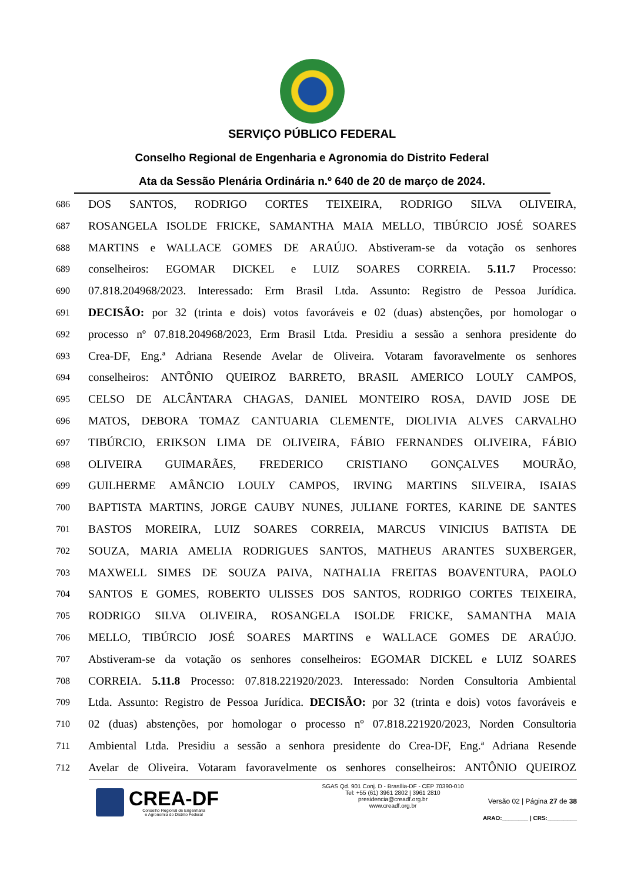SERVIÇO PÚBLICO FEDERAL
Conselho Regional de Engenharia e Agronomia do Distrito Federal
Ata da Sessão Plenária Ordinária n.º 640 de 20 de março de 2024.
686 DOS SANTOS, RODRIGO CORTES TEIXEIRA, RODRIGO SILVA OLIVEIRA,
687 ROSANGELA ISOLDE FRICKE, SAMANTHA MAIA MELLO, TIBÚRCIO JOSÉ SOARES
688 MARTINS e WALLACE GOMES DE ARAÚJO. Abstiveram-se da votação os senhores
689 conselheiros: EGOMAR DICKEL e LUIZ SOARES CORREIA. 5.11.7 Processo:
690 07.818.204968/2023. Interessado: Erm Brasil Ltda. Assunto: Registro de Pessoa Jurídica.
691 DECISÃO: por 32 (trinta e dois) votos favoráveis e 02 (duas) abstenções, por homologar o
692 processo nº 07.818.204968/2023, Erm Brasil Ltda. Presidiu a sessão a senhora presidente do
693 Crea-DF, Eng.ª Adriana Resende Avelar de Oliveira. Votaram favoravelmente os senhores
694 conselheiros: ANTÔNIO QUEIROZ BARRETO, BRASIL AMERICO LOULY CAMPOS,
695 CELSO DE ALCÂNTARA CHAGAS, DANIEL MONTEIRO ROSA, DAVID JOSE DE
696 MATOS, DEBORA TOMAZ CANTUARIA CLEMENTE, DIOLIVIA ALVES CARVALHO
697 TIBÚRCIO, ERIKSON LIMA DE OLIVEIRA, FÁBIO FERNANDES OLIVEIRA, FÁBIO
698 OLIVEIRA GUIMARÃES, FREDERICO CRISTIANO GONÇALVES MOURÃO,
699 GUILHERME AMÂNCIO LOULY CAMPOS, IRVING MARTINS SILVEIRA, ISAIAS
700 BAPTISTA MARTINS, JORGE CAUBY NUNES, JULIANE FORTES, KARINE DE SANTES
701 BASTOS MOREIRA, LUIZ SOARES CORREIA, MARCUS VINICIUS BATISTA DE
702 SOUZA, MARIA AMELIA RODRIGUES SANTOS, MATHEUS ARANTES SUXBERGER,
703 MAXWELL SIMES DE SOUZA PAIVA, NATHALIA FREITAS BOAVENTURA, PAOLO
704 SANTOS E GOMES, ROBERTO ULISSES DOS SANTOS, RODRIGO CORTES TEIXEIRA,
705 RODRIGO SILVA OLIVEIRA, ROSANGELA ISOLDE FRICKE, SAMANTHA MAIA
706 MELLO, TIBÚRCIO JOSÉ SOARES MARTINS e WALLACE GOMES DE ARAÚJO.
707 Abstiveram-se da votação os senhores conselheiros: EGOMAR DICKEL e LUIZ SOARES
708 CORREIA. 5.11.8 Processo: 07.818.221920/2023. Interessado: Norden Consultoria Ambiental
709 Ltda. Assunto: Registro de Pessoa Jurídica. DECISÃO: por 32 (trinta e dois) votos favoráveis e
710 02 (duas) abstenções, por homologar o processo nº 07.818.221920/2023, Norden Consultoria
711 Ambiental Ltda. Presidiu a sessão a senhora presidente do Crea-DF, Eng.ª Adriana Resende
712 Avelar de Oliveira. Votaram favoravelmente os senhores conselheiros: ANTÔNIO QUEIROZ
CREA-DF
Conselho Regional de Engenharia
e Agronomia do Distrito Federal
SGAS Qd. 901 Conj. D - Brasília-DF - CEP 70390-010
Tel: +55 (61) 3961 2802 | 3961 2810
presidencia@creadf.org.br
www.creadf.org.br
Versão 02 | Página 27 de 38
ARAO:________ | CRS:_________